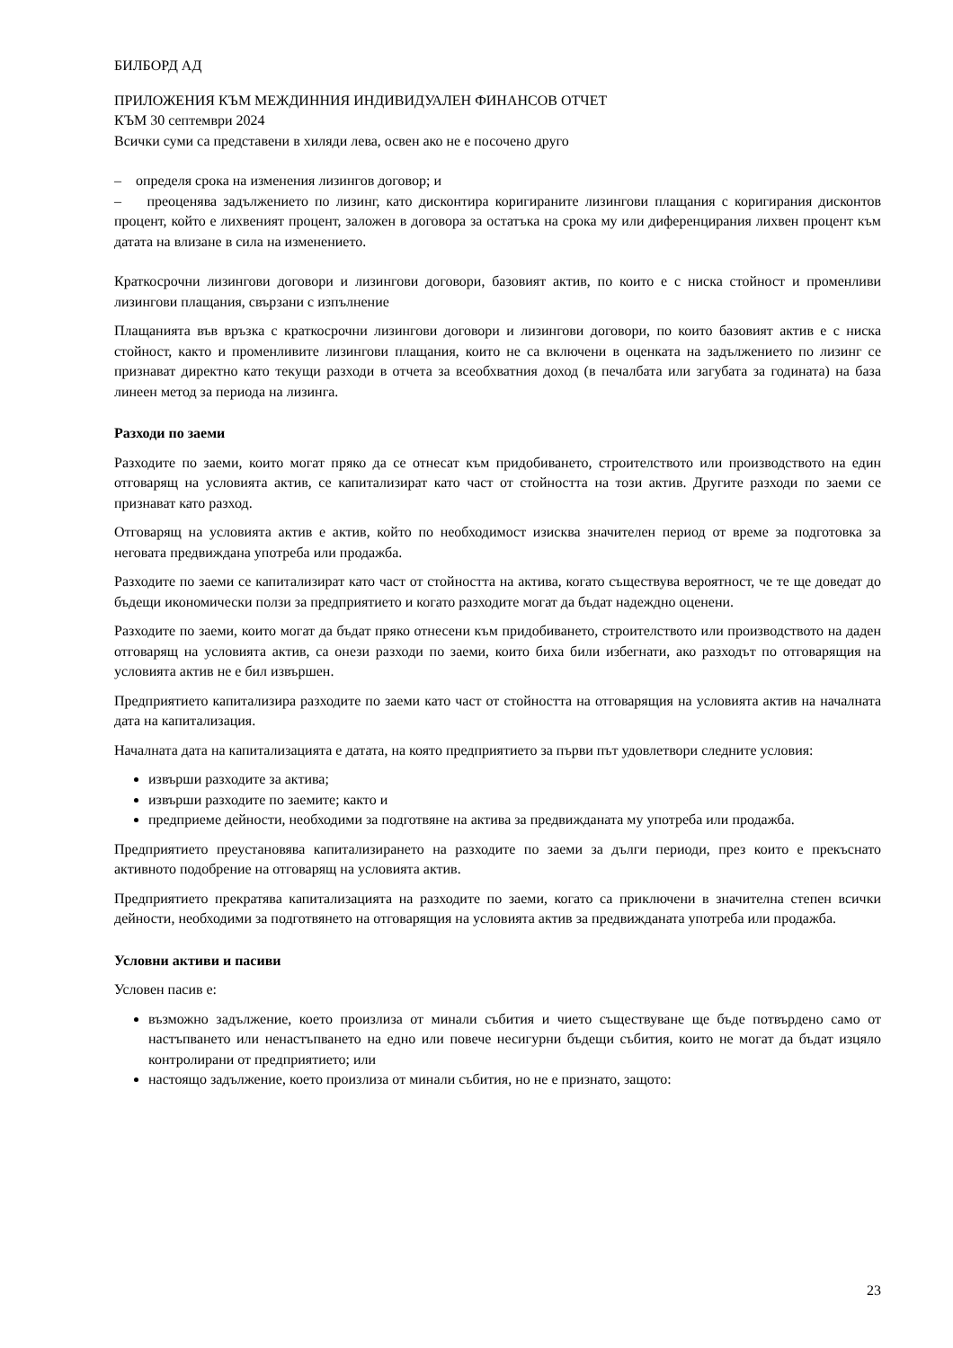БИЛБОРД АД
ПРИЛОЖЕНИЯ КЪМ МЕЖДИННИЯ ИНДИВИДУАЛЕН ФИНАНСОВ ОТЧЕТ
КЪМ 30 септември 2024
Всички суми са представени в хиляди лева, освен ако не е посочено друго
– определя срока на изменения лизингов договор; и
– преоценява задължението по лизинг, като дисконтира коригираните лизингови плащания с коригирания дисконтов процент, който е лихвеният процент, заложен в договора за остатъка на срока му или диференцирания лихвен процент към датата на влизане в сила на изменението.
Краткосрочни лизингови договори и лизингови договори, базовият актив, по които е с ниска стойност и променливи лизингови плащания, свързани с изпълнение
Плащанията във връзка с краткосрочни лизингови договори и лизингови договори, по които базовият актив е с ниска стойност, както и променливите лизингови плащания, които не са включени в оценката на задължението по лизинг се признават директно като текущи разходи в отчета за всеобхватния доход (в печалбата или загубата за годината) на база линеен метод за периода на лизинга.
Разходи по заеми
Разходите по заеми, които могат пряко да се отнесат към придобиването, строителството или производството на един отговарящ на условията актив, се капитализират като част от стойността на този актив. Другите разходи по заеми се признават като разход.
Отговарящ на условията актив е актив, който по необходимост изисква значителен период от време за подготовка за неговата предвиждана употреба или продажба.
Разходите по заеми се капитализират като част от стойността на актива, когато съществува вероятност, че те ще доведат до бъдещи икономически ползи за предприятието и когато разходите могат да бъдат надеждно оценени.
Разходите по заеми, които могат да бъдат пряко отнесени към придобиването, строителството или производството на даден отговарящ на условията актив, са онези разходи по заеми, които биха били избегнати, ако разходът по отговарящия на условията актив не е бил извършен.
Предприятието капитализира разходите по заеми като част от стойността на отговарящия на условията актив на началната дата на капитализация.
Началната дата на капитализацията е датата, на която предприятието за първи път удовлетвори следните условия:
извърши разходите за актива;
извърши разходите по заемите; както и
предприеме дейности, необходими за подготвяне на актива за предвижданата му употреба или продажба.
Предприятието преустановява капитализирането на разходите по заеми за дълги периоди, през които е прекъснато активното подобрение на отговарящ на условията актив.
Предприятието прекратява капитализацията на разходите по заеми, когато са приключени в значителна степен всички дейности, необходими за подготвянето на отговарящия на условията актив за предвижданата употреба или продажба.
Условни активи и пасиви
Условен пасив е:
възможно задължение, което произлиза от минали събития и чието съществуване ще бъде потвърдено само от настъпването или ненастъпването на едно или повече несигурни бъдещи събития, които не могат да бъдат изцяло контролирани от предприятието; или
настоящо задължение, което произлиза от минали събития, но не е признато, защото:
23